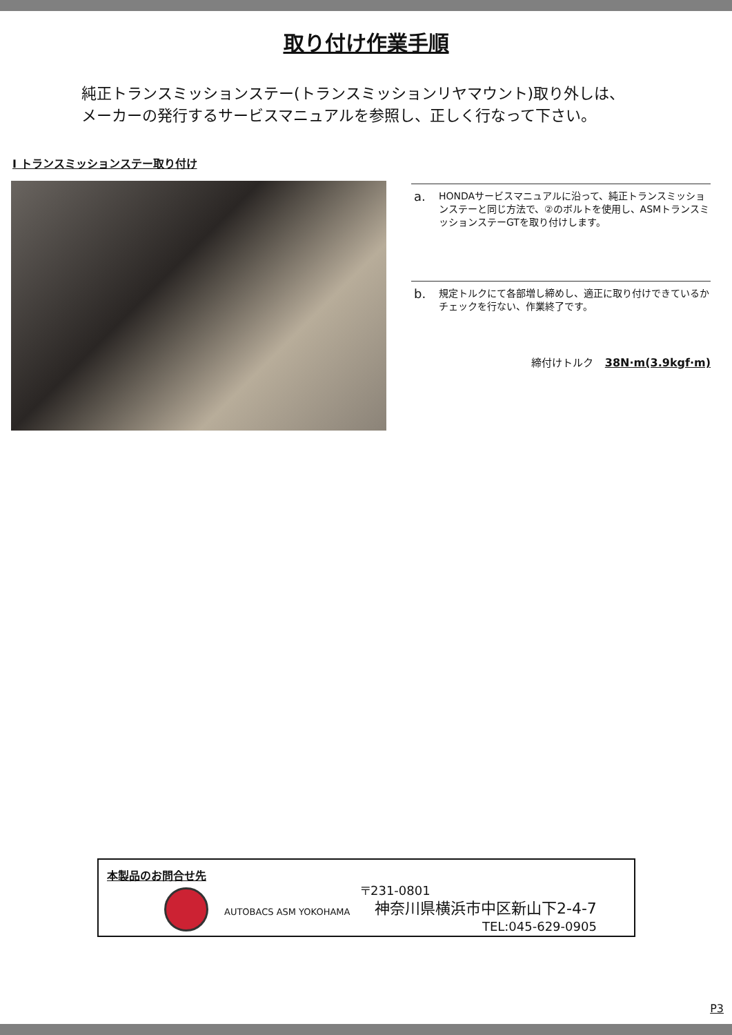取り付け作業手順
純正トランスミッションステー(トランスミッションリヤマウント)取り外しは、
メーカーの発行するサービスマニュアルを参照し、正しく行なって下さい。
Ⅰ トランスミッションステー取り付け
a. HONDAサービスマニュアルに沿って、純正トランスミッションステーと同じ方法で、②のボルトを使用し、ASMトランスミッションステーGTを取り付けします。
b. 規定トルクにて各部増し締めし、適正に取り付けできているかチェックを行ない、作業終了です。
締付けトルク 38N·m(3.9kgf·m)
本製品のお問合せ先
AUTOBACS ASM YOKOHAMA
〒231-0801
神奈川県横浜市中区新山下2-4-7
TEL:045-629-0905
P3